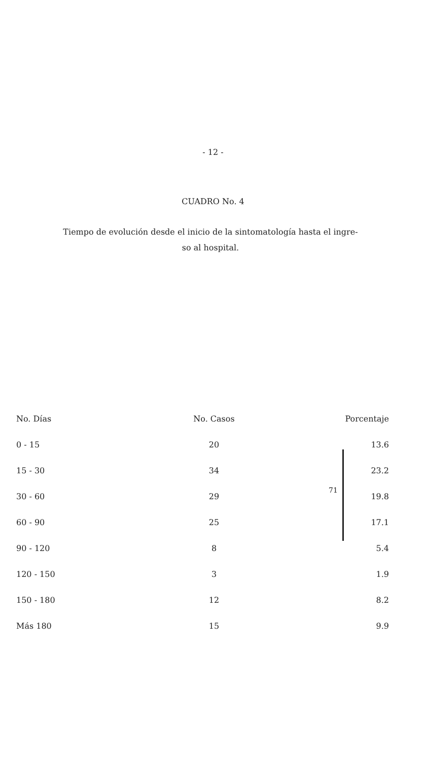- 12 -
CUADRO No. 4
Tiempo de evolución desde el inicio de la sintomatología hasta el ingre-
so al hospital.
71
| No. Días | No. Casos | Porcentaje |
| --- | --- | --- |
| 0 - 15 | 20 | 13.6 |
| 15 - 30 | 34 | 23.2 |
| 30 - 60 | 29 | 19.8 |
| 60 - 90 | 25 | 17.1 |
| 90 - 120 | 8 | 5.4 |
| 120 - 150 | 3 | 1.9 |
| 150 - 180 | 12 | 8.2 |
| Más 180 | 15 | 9.9 |